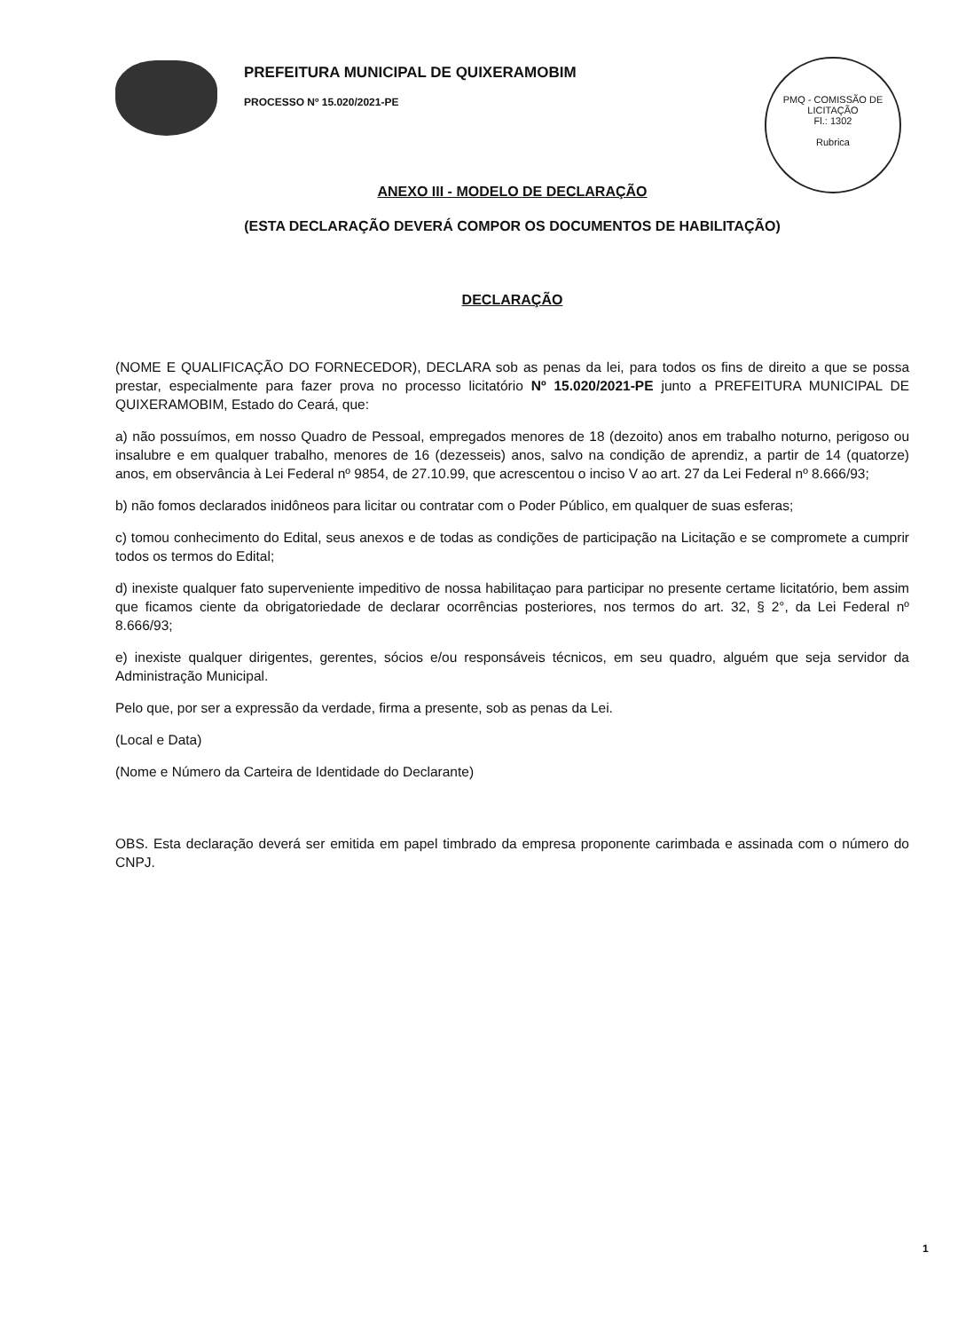PREFEITURA MUNICIPAL DE QUIXERAMOBIM
PROCESSO Nº 15.020/2021-PE
PMQ - COMISSÃO DE LICITAÇÃO
Fl.: 1302
Rubrica
ANEXO III - MODELO DE DECLARAÇÃO
(ESTA DECLARAÇÃO DEVERÁ COMPOR OS DOCUMENTOS DE HABILITAÇÃO)
DECLARAÇÃO
(NOME E QUALIFICAÇÃO DO FORNECEDOR), DECLARA sob as penas da lei, para todos os fins de direito a que se possa prestar, especialmente para fazer prova no processo licitatório Nº 15.020/2021-PE junto a PREFEITURA MUNICIPAL DE QUIXERAMOBIM, Estado do Ceará, que:
a) não possuímos, em nosso Quadro de Pessoal, empregados menores de 18 (dezoito) anos em trabalho noturno, perigoso ou insalubre e em qualquer trabalho, menores de 16 (dezesseis) anos, salvo na condição de aprendiz, a partir de 14 (quatorze) anos, em observância à Lei Federal nº 9854, de 27.10.99, que acrescentou o inciso V ao art. 27 da Lei Federal nº 8.666/93;
b) não fomos declarados inidôneos para licitar ou contratar com o Poder Público, em qualquer de suas esferas;
c) tomou conhecimento do Edital, seus anexos e de todas as condições de participação na Licitação e se compromete a cumprir todos os termos do Edital;
d) inexiste qualquer fato superveniente impeditivo de nossa habilitaçao para participar no presente certame licitatório, bem assim que ficamos ciente da obrigatoriedade de declarar ocorrências posteriores, nos termos do art. 32, § 2°, da Lei Federal nº 8.666/93;
e) inexiste qualquer dirigentes, gerentes, sócios e/ou responsáveis técnicos, em seu quadro, alguém que seja servidor da Administração Municipal.
Pelo que, por ser a expressão da verdade, firma a presente, sob as penas da Lei.
(Local e Data)
(Nome e Número da Carteira de Identidade do Declarante)
OBS. Esta declaração deverá ser emitida em papel timbrado da empresa proponente carimbada e assinada com o número do CNPJ.
1